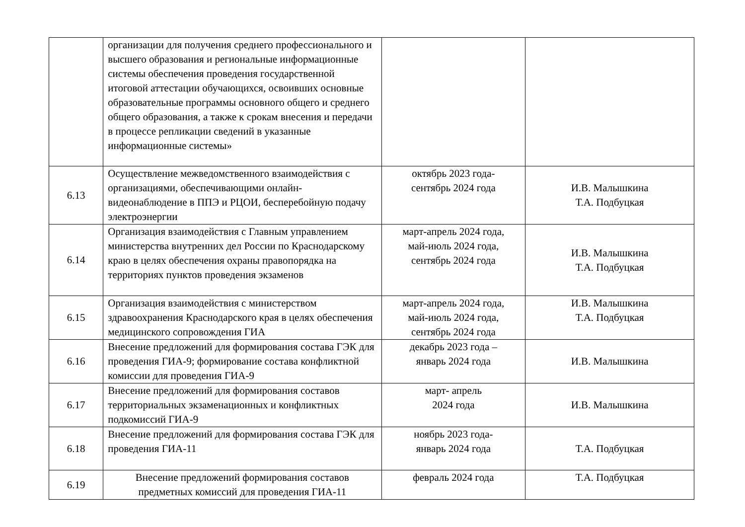| | организации для получения среднего профессионального и высшего образования и региональные информационные системы обеспечения проведения государственной итоговой аттестации обучающихся, освоивших основные образовательные программы основного общего и среднего общего образования, а также к срокам внесения и передачи в процессе репликации сведений в указанные информационные системы» | | |
| 6.13 | Осуществление межведомственного взаимодействия с организациями, обеспечивающими онлайн-видеонаблюдение в ППЭ и РЦОИ, бесперебойную подачу электроэнергии | октябрь 2023 года- сентябрь 2024 года | И.В. Малышкина Т.А. Подбуцкая |
| 6.14 | Организация взаимодействия с Главным управлением министерства внутренних дел России по Краснодарскому краю в целях обеспечения охраны правопорядка на территориях пунктов проведения экзаменов | март-апрель 2024 года, май-июль 2024 года, сентябрь 2024 года | И.В. Малышкина Т.А. Подбуцкая |
| 6.15 | Организация взаимодействия с министерством здравоохранения Краснодарского края в целях обеспечения медицинского сопровождения ГИА | март-апрель 2024 года, май-июль 2024 года, сентябрь 2024 года | И.В. Малышкина Т.А. Подбуцкая |
| 6.16 | Внесение предложений для формирования состава ГЭК для проведения ГИА-9; формирование состава конфликтной комиссии для проведения ГИА-9 | декабрь 2023 года – январь 2024 года | И.В. Малышкина |
| 6.17 | Внесение предложений для формирования составов территориальных экзаменационных и конфликтных подкомиссий ГИА-9 | март- апрель 2024 года | И.В. Малышкина |
| 6.18 | Внесение предложений для формирования состава ГЭК для проведения ГИА-11 | ноябрь 2023 года- январь 2024 года | Т.А. Подбуцкая |
| 6.19 | Внесение предложений формирования составов предметных комиссий для проведения ГИА-11 | февраль 2024 года | Т.А. Подбуцкая |